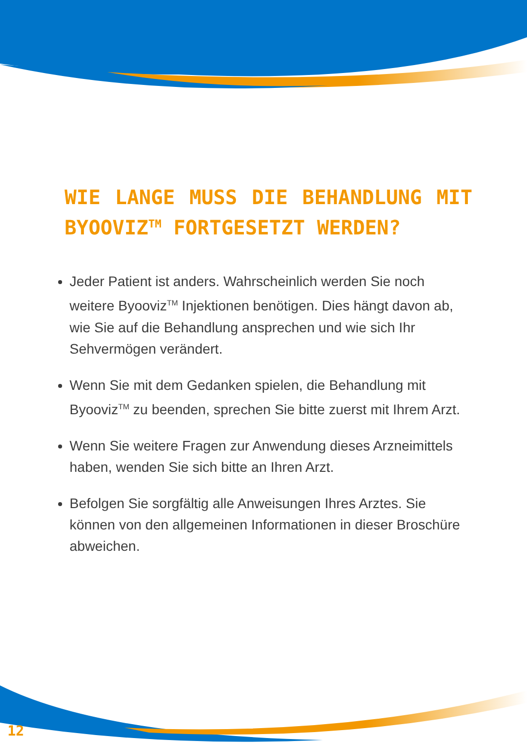WIE LANGE MUSS DIE BEHANDLUNG MIT BYOOVIZ<sup>TM</sup> FORTGESETZT WERDEN?
Jeder Patient ist anders. Wahrscheinlich werden Sie noch weitere Byooviz<sup>TM</sup> Injektionen benötigen. Dies hängt davon ab, wie Sie auf die Behandlung ansprechen und wie sich Ihr Sehvermögen verändert.
Wenn Sie mit dem Gedanken spielen, die Behandlung mit Byooviz<sup>TM</sup> zu beenden, sprechen Sie bitte zuerst mit Ihrem Arzt.
Wenn Sie weitere Fragen zur Anwendung dieses Arzneimittels haben, wenden Sie sich bitte an Ihren Arzt.
Befolgen Sie sorgfältig alle Anweisungen Ihres Arztes. Sie können von den allgemeinen Informationen in dieser Broschüre abweichen.
12